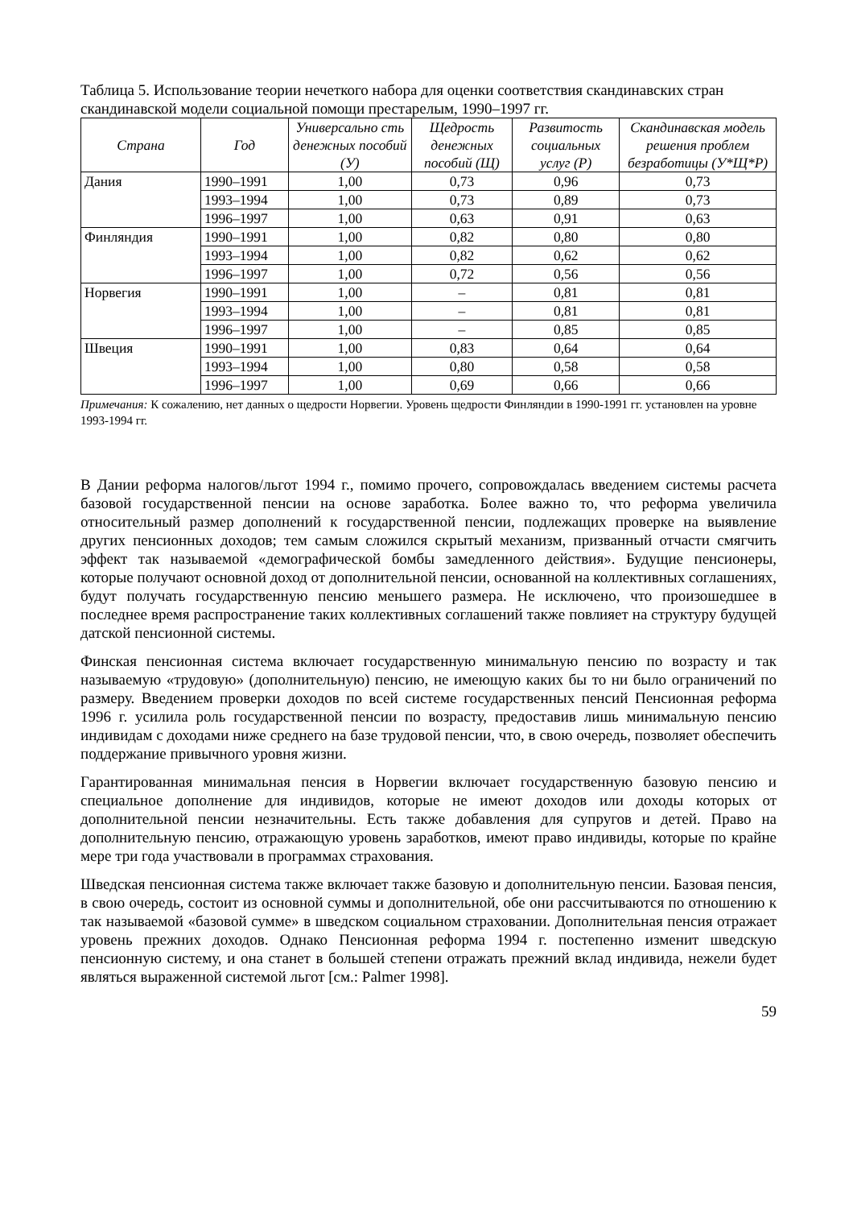Таблица 5. Использование теории нечеткого набора для оценки соответствия скандинавских стран скандинавской модели социальной помощи престарелым, 1990–1997 гг.
| Страна | Год | Универсально сть денежных пособий (У) | Щедрость денежных пособий (Щ) | Развитость социальных услуг (Р) | Скандинавская модель решения проблем безработицы (У*Щ*Р) |
| --- | --- | --- | --- | --- | --- |
| Дания | 1990–1991 | 1,00 | 0,73 | 0,96 | 0,73 |
| | 1993–1994 | 1,00 | 0,73 | 0,89 | 0,73 |
| | 1996–1997 | 1,00 | 0,63 | 0,91 | 0,63 |
| Финляндия | 1990–1991 | 1,00 | 0,82 | 0,80 | 0,80 |
| | 1993–1994 | 1,00 | 0,82 | 0,62 | 0,62 |
| | 1996–1997 | 1,00 | 0,72 | 0,56 | 0,56 |
| Норвегия | 1990–1991 | 1,00 | – | 0,81 | 0,81 |
| | 1993–1994 | 1,00 | – | 0,81 | 0,81 |
| | 1996–1997 | 1,00 | – | 0,85 | 0,85 |
| Швеция | 1990–1991 | 1,00 | 0,83 | 0,64 | 0,64 |
| | 1993–1994 | 1,00 | 0,80 | 0,58 | 0,58 |
| | 1996–1997 | 1,00 | 0,69 | 0,66 | 0,66 |
Примечания: К сожалению, нет данных о щедрости Норвегии. Уровень щедрости Финляндии в 1990-1991 гг. установлен на уровне 1993-1994 гг.
В Дании реформа налогов/льгот 1994 г., помимо прочего, сопровождалась введением системы расчета базовой государственной пенсии на основе заработка. Более важно то, что реформа увеличила относительный размер дополнений к государственной пенсии, подлежащих проверке на выявление других пенсионных доходов; тем самым сложился скрытый механизм, призванный отчасти смягчить эффект так называемой «демографической бомбы замедленного действия». Будущие пенсионеры, которые получают основной доход от дополнительной пенсии, основанной на коллективных соглашениях, будут получать государственную пенсию меньшего размера. Не исключено, что произошедшее в последнее время распространение таких коллективных соглашений также повлияет на структуру будущей датской пенсионной системы.
Финская пенсионная система включает государственную минимальную пенсию по возрасту и так называемую «трудовую» (дополнительную) пенсию, не имеющую каких бы то ни было ограничений по размеру. Введением проверки доходов по всей системе государственных пенсий Пенсионная реформа 1996 г. усилила роль государственной пенсии по возрасту, предоставив лишь минимальную пенсию индивидам с доходами ниже среднего на базе трудовой пенсии, что, в свою очередь, позволяет обеспечить поддержание привычного уровня жизни.
Гарантированная минимальная пенсия в Норвегии включает государственную базовую пенсию и специальное дополнение для индивидов, которые не имеют доходов или доходы которых от дополнительной пенсии незначительны. Есть также добавления для супругов и детей. Право на дополнительную пенсию, отражающую уровень заработков, имеют право индивиды, которые по крайне мере три года участвовали в программах страхования.
Шведская пенсионная система также включает также базовую и дополнительную пенсии. Базовая пенсия, в свою очередь, состоит из основной суммы и дополнительной, обе они рассчитываются по отношению к так называемой «базовой сумме» в шведском социальном страховании. Дополнительная пенсия отражает уровень прежних доходов. Однако Пенсионная реформа 1994 г. постепенно изменит шведскую пенсионную систему, и она станет в большей степени отражать прежний вклад индивида, нежели будет являться выраженной системой льгот [см.: Palmer 1998].
59